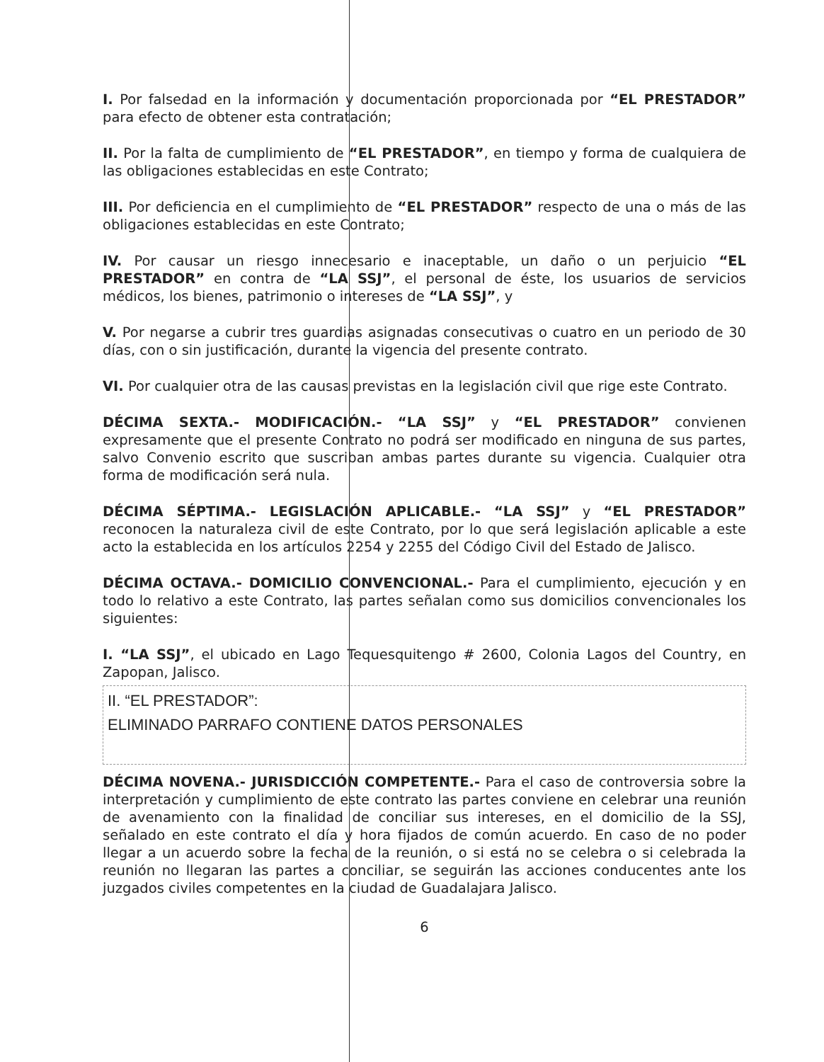I. Por falsedad en la información y documentación proporcionada por “EL PRESTADOR” para efecto de obtener esta contratación;
II. Por la falta de cumplimiento de “EL PRESTADOR”, en tiempo y forma de cualquiera de las obligaciones establecidas en este Contrato;
III. Por deficiencia en el cumplimiento de “EL PRESTADOR” respecto de una o más de las obligaciones establecidas en este Contrato;
IV. Por causar un riesgo innecesario e inaceptable, un daño o un perjuicio “EL PRESTADOR” en contra de “LA SSJ”, el personal de éste, los usuarios de servicios médicos, los bienes, patrimonio o intereses de “LA SSJ”, y
V. Por negarse a cubrir tres guardias asignadas consecutivas o cuatro en un periodo de 30 días, con o sin justificación, durante la vigencia del presente contrato.
VI. Por cualquier otra de las causas previstas en la legislación civil que rige este Contrato.
DÉCIMA SEXTA.- MODIFICACIÓN.- “LA SSJ” y “EL PRESTADOR” convienen expresamente que el presente Contrato no podrá ser modificado en ninguna de sus partes, salvo Convenio escrito que suscriban ambas partes durante su vigencia. Cualquier otra forma de modificación será nula.
DÉCIMA SÉPTIMA.- LEGISLACIÓN APLICABLE.- “LA SSJ” y “EL PRESTADOR” reconocen la naturaleza civil de este Contrato, por lo que será legislación aplicable a este acto la establecida en los artículos 2254 y 2255 del Código Civil del Estado de Jalisco.
DÉCIMA OCTAVA.- DOMICILIO CONVENCIONAL.- Para el cumplimiento, ejecución y en todo lo relativo a este Contrato, las partes señalan como sus domicilios convencionales los siguientes:
I. “LA SSJ”, el ubicado en Lago Tequesquitengo # 2600, Colonia Lagos del Country, en Zapopan, Jalisco.
II. “EL PRESTADOR”:
ELIMINADO PARRAFO CONTIENE DATOS PERSONALES
DÉCIMA NOVENA.- JURISDICCIÓN COMPETENTE.- Para el caso de controversia sobre la interpretación y cumplimiento de este contrato las partes conviene en celebrar una reunión de avenamiento con la finalidad de conciliar sus intereses, en el domicilio de la SSJ, señalado en este contrato el día y hora fijados de común acuerdo. En caso de no poder llegar a un acuerdo sobre la fecha de la reunión, o si está no se celebra o si celebrada la reunión no llegaran las partes a conciliar, se seguirán las acciones conducentes ante los juzgados civiles competentes en la ciudad de Guadalajara Jalisco.
6